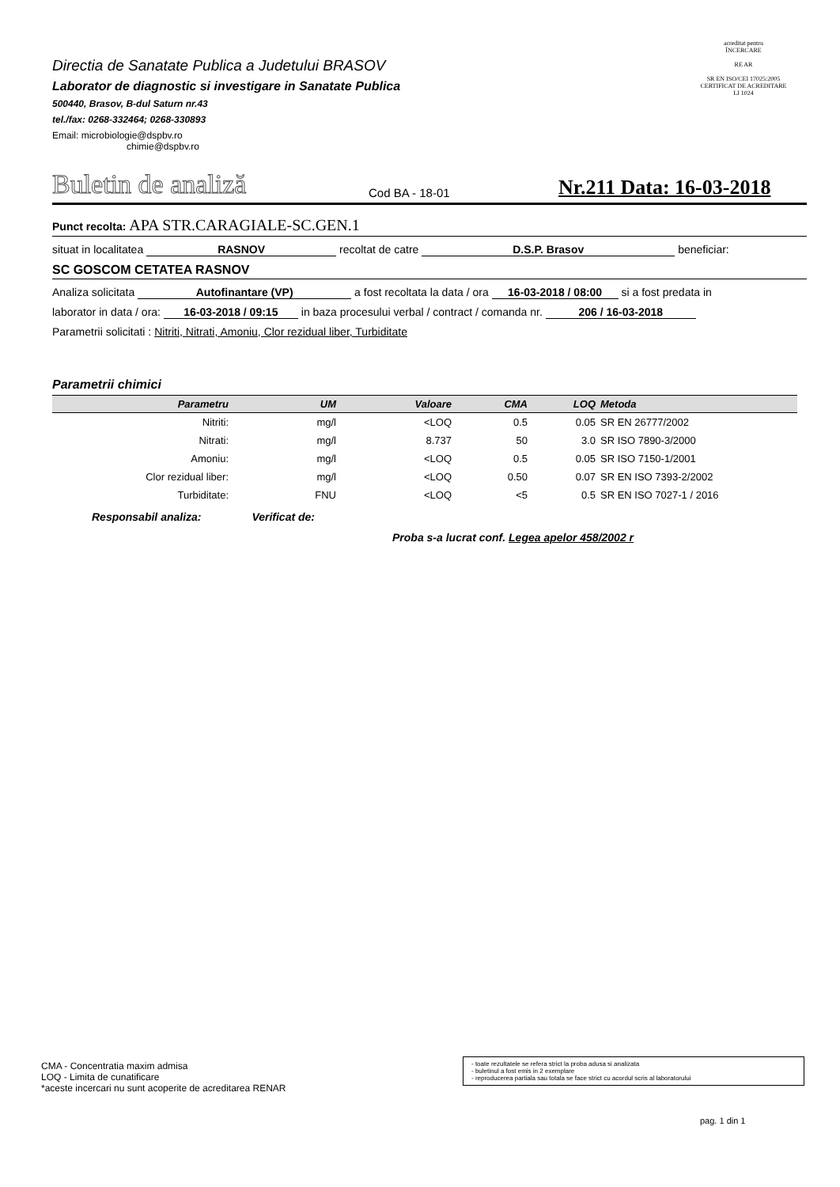Directia de Sanatate Publica a Judetului BRASOV
Laborator de diagnostic si investigare in Sanatate Publica
500440, Brasov, B-dul Saturn nr.43
tel./fax: 0268-332464; 0268-330893
Email: microbiologie@dspbv.ro
chimie@dspbv.ro
acreditat pentru
ÎNCERCARE
RE AR
SR EN ISO/CEI 17025:2005
CERTIFICAT DE ACREDITARE
LI 1024
Buletin de analiză
Cod BA - 18-01
Nr.211 Data: 16-03-2018
Punct recolta: APA STR.CARAGIALE-SC.GEN.1
situat in localitatea RASNOV recoltat de catre D.S.P. Brasov beneficiar:
SC GOSCOM CETATEA RASNOV
Analiza solicitata Autofinantare (VP) a fost recoltata la data / ora 16-03-2018 / 08:00 si a fost predata in
laborator in data / ora: 16-03-2018 / 09:15 in baza procesului verbal / contract / comanda nr. 206 / 16-03-2018
Parametrii solicitati : Nitriti, Nitrati, Amoniu, Clor rezidual liber, Turbiditate
Parametrii chimici
| Parametru | UM | Valoare | CMA | LOQ | Metoda |
| --- | --- | --- | --- | --- | --- |
| Nitriti: | mg/l | <LOQ | 0.5 | 0.05 | SR EN 26777/2002 |
| Nitrati: | mg/l | 8.737 | 50 | 3.0 | SR ISO 7890-3/2000 |
| Amoniu: | mg/l | <LOQ | 0.5 | 0.05 | SR ISO 7150-1/2001 |
| Clor rezidual liber: | mg/l | <LOQ | 0.50 | 0.07 | SR EN ISO 7393-2/2002 |
| Turbiditate: | FNU | <LOQ | <5 | 0.5 | SR EN ISO 7027-1 / 2016 |
Responsabil analiza: Verificat de:
Proba s-a lucrat conf. Legea apelor 458/2002 r
CMA - Concentratia maxim admisa
LOQ - Limita de cunatificare
*aceste incercari nu sunt acoperite de acreditarea RENAR
- toate rezultatele se refera strict la proba adusa si analizata
- buletinul a fost emis in 2 exemplare
- reproducerea partiala sau totala se face strict cu acordul scris al laboratorului
pag. 1 din 1